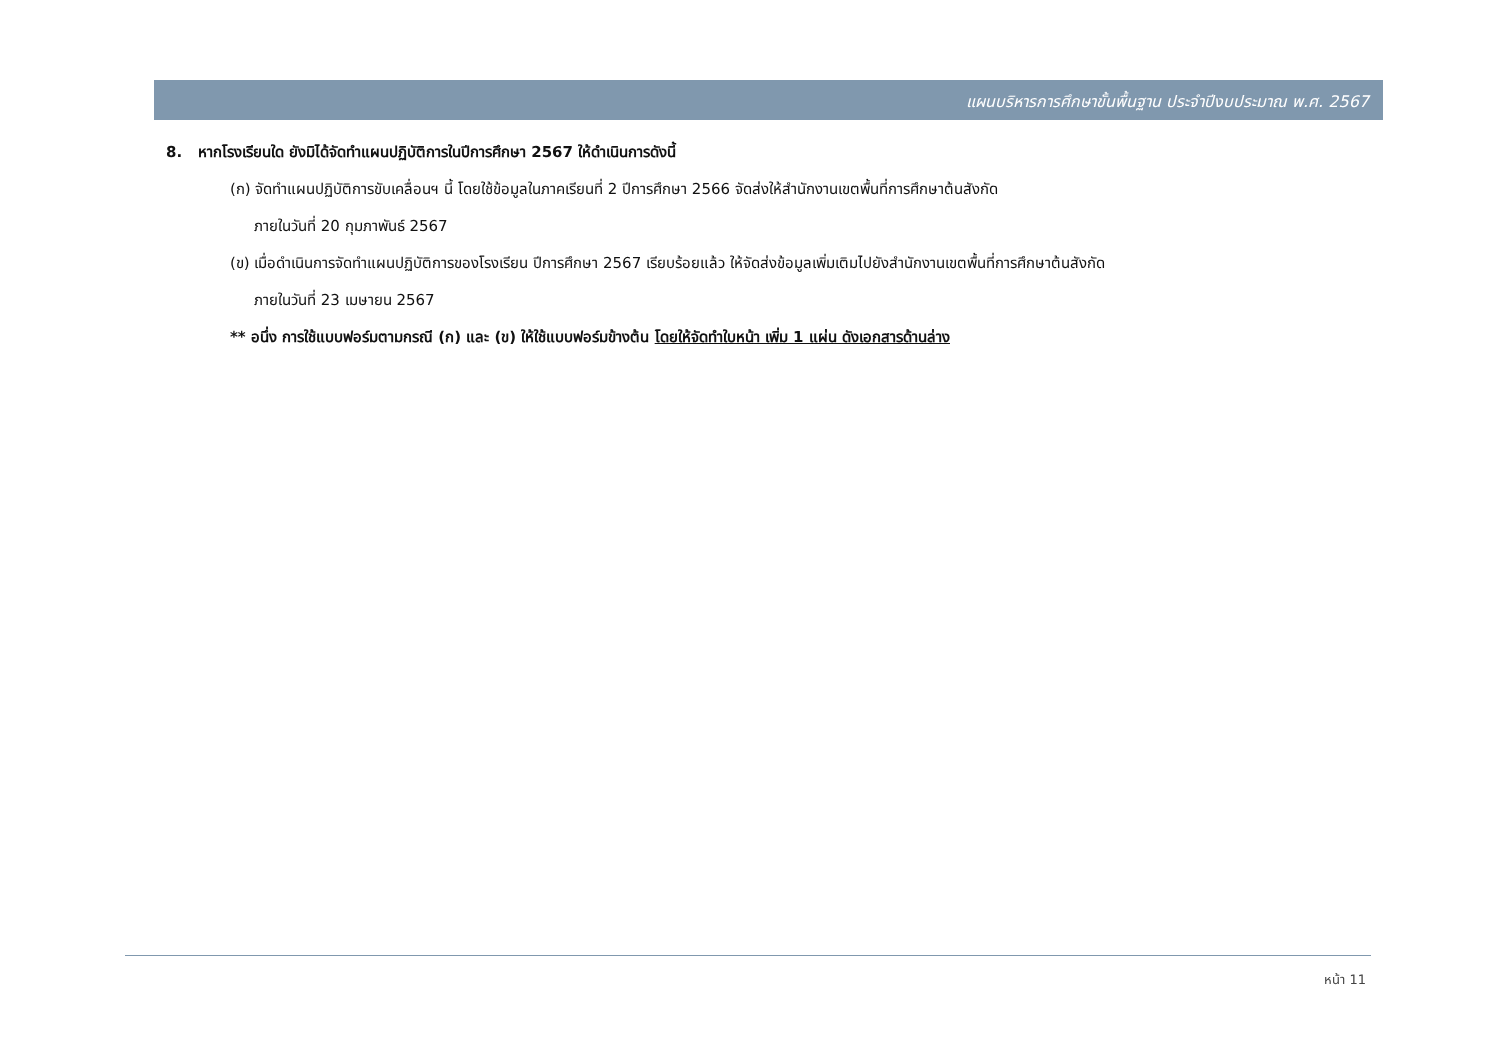แผนบริหารการศึกษาขั้นพื้นฐาน ประจำปีงบประมาณ พ.ศ. 2567
8. หากโรงเรียนใด ยังมิได้จัดทำแผนปฏิบัติการในปีการศึกษา 2567 ให้ดำเนินการดังนี้
(ก) จัดทำแผนปฏิบัติการขับเคลื่อนฯ นี้ โดยใช้ข้อมูลในภาคเรียนที่ 2 ปีการศึกษา 2566 จัดส่งให้สำนักงานเขตพื้นที่การศึกษาต้นสังกัด
ภายในวันที่ 20 กุมภาพันธ์ 2567
(ข) เมื่อดำเนินการจัดทำแผนปฏิบัติการของโรงเรียน ปีการศึกษา 2567 เรียบร้อยแล้ว ให้จัดส่งข้อมูลเพิ่มเติมไปยังสำนักงานเขตพื้นที่การศึกษาต้นสังกัด
ภายในวันที่ 23 เมษายน 2567
** อนึ่ง การใช้แบบฟอร์มตามกรณี (ก) และ (ข) ให้ใช้แบบฟอร์มข้างต้น โดยให้จัดทำใบหน้า เพิ่ม 1 แผ่น ดังเอกสารด้านล่าง
หน้า 11